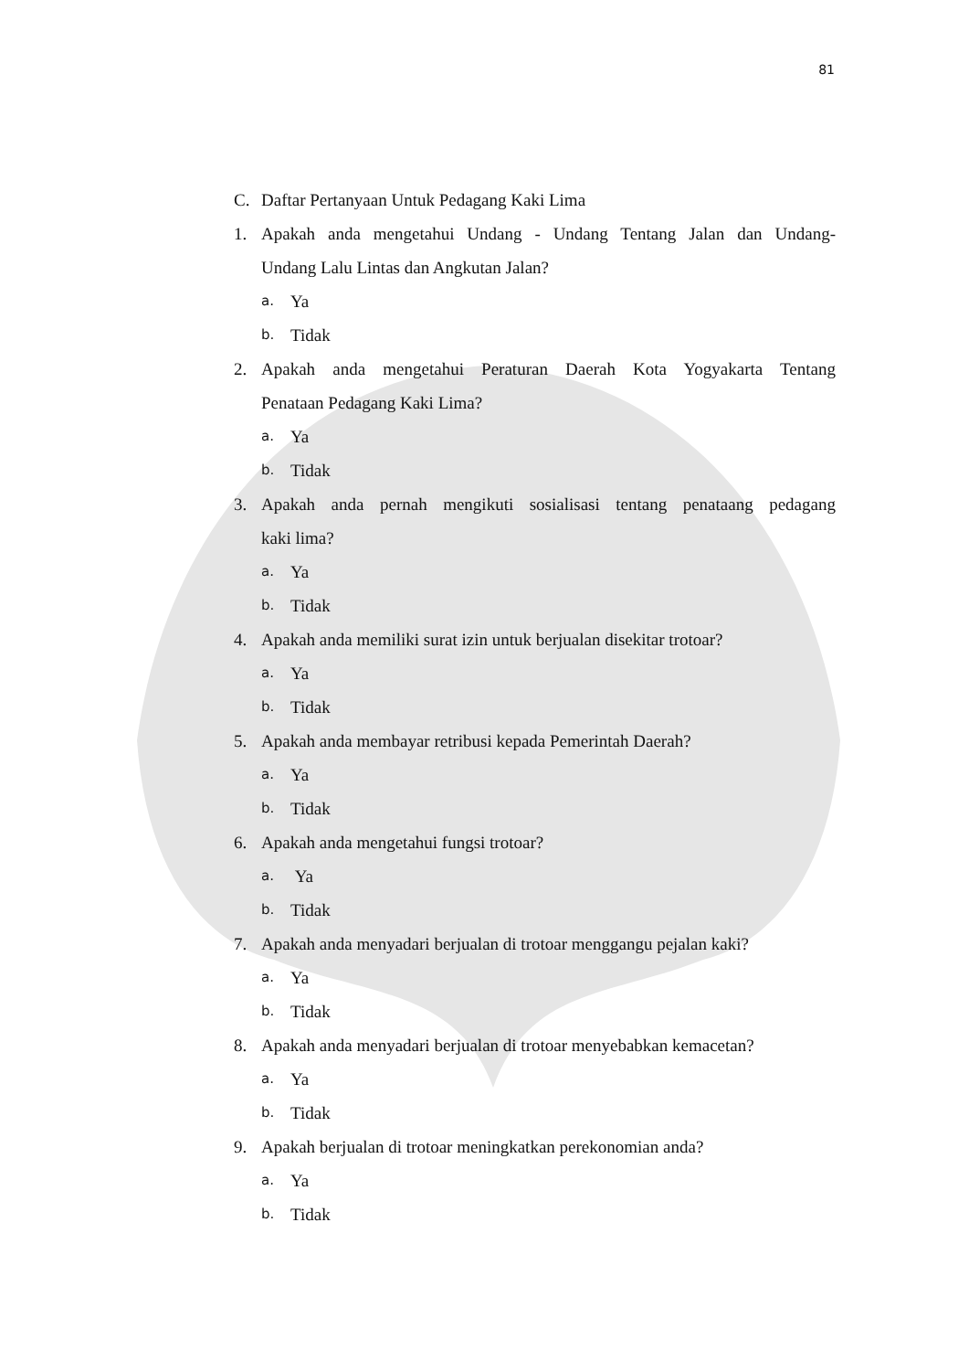81
C. Daftar Pertanyaan Untuk Pedagang Kaki Lima
1. Apakah anda mengetahui Undang - Undang Tentang Jalan dan Undang-
Undang Lalu Lintas dan Angkutan Jalan?
a. Ya
b. Tidak
2. Apakah anda mengetahui Peraturan Daerah Kota Yogyakarta Tentang
Penataan Pedagang Kaki Lima?
a. Ya
b. Tidak
3. Apakah anda pernah mengikuti sosialisasi tentang penataang pedagang
kaki lima?
a. Ya
b. Tidak
4. Apakah anda memiliki surat izin untuk berjualan disekitar trotoar?
a. Ya
b. Tidak
5. Apakah anda membayar retribusi kepada Pemerintah Daerah?
a. Ya
b. Tidak
6. Apakah anda mengetahui fungsi trotoar?
a. Ya
b. Tidak
7. Apakah anda menyadari berjualan di trotoar menggangu pejalan kaki?
a. Ya
b. Tidak
8. Apakah anda menyadari berjualan di trotoar menyebabkan kemacetan?
a. Ya
b. Tidak
9. Apakah berjualan di trotoar meningkatkan perekonomian anda?
a. Ya
b. Tidak